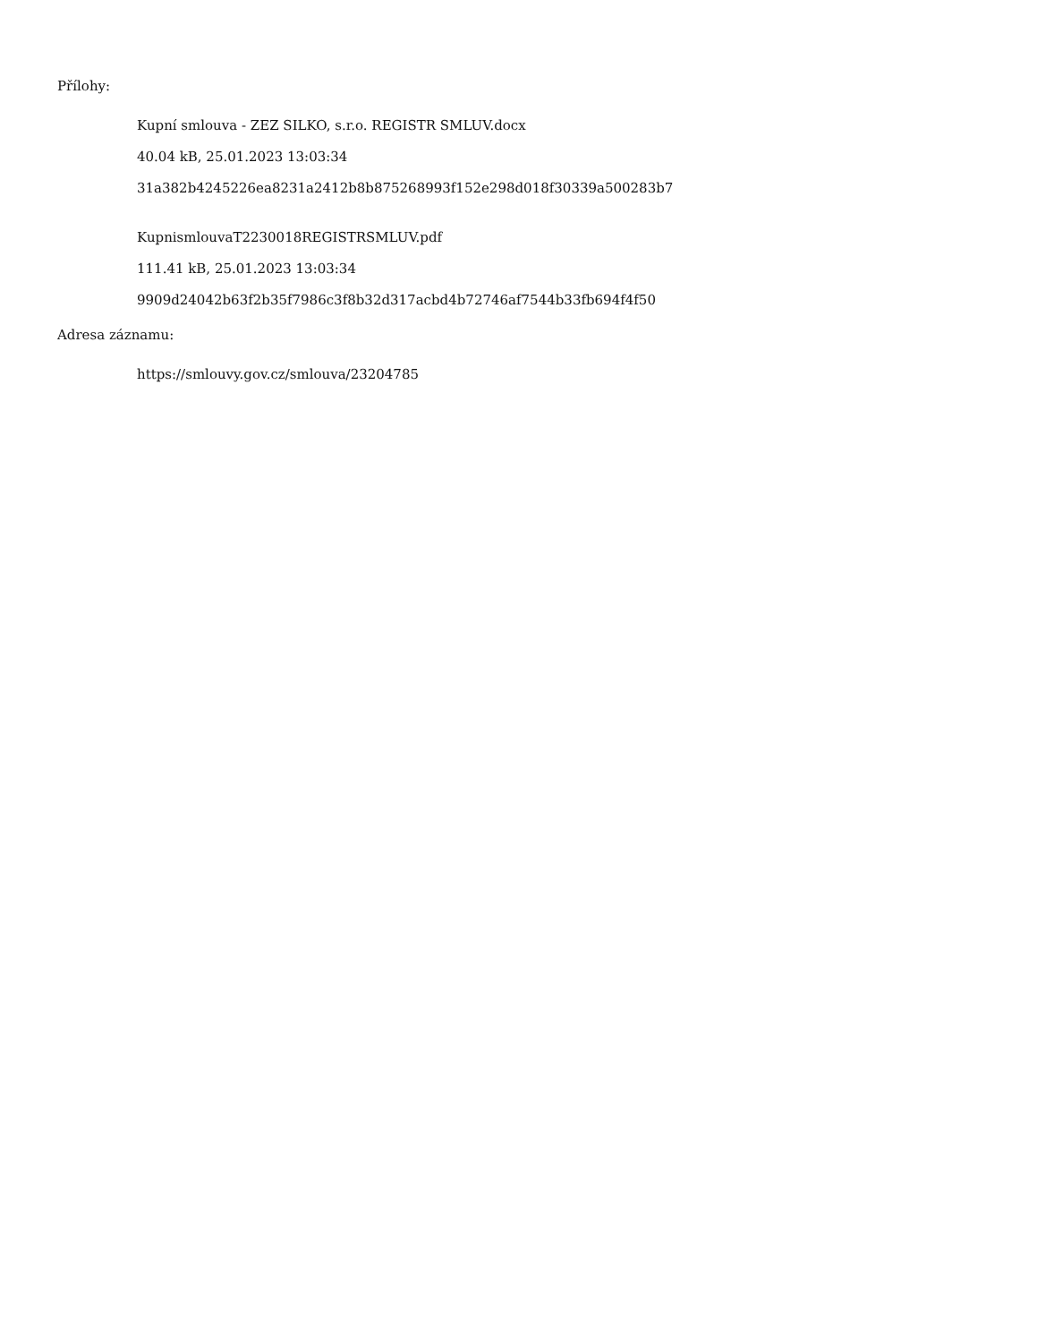Přílohy:
Kupní smlouva - ZEZ SILKO, s.r.o. REGISTR SMLUV.docx
40.04 kB, 25.01.2023 13:03:34
31a382b4245226ea8231a2412b8b875268993f152e298d018f30339a500283b7
KupnismlouvaT2230018REGISTRSMLUV.pdf
111.41 kB, 25.01.2023 13:03:34
9909d24042b63f2b35f7986c3f8b32d317acbd4b72746af7544b33fb694f4f50
Adresa záznamu:
https://smlouvy.gov.cz/smlouva/23204785